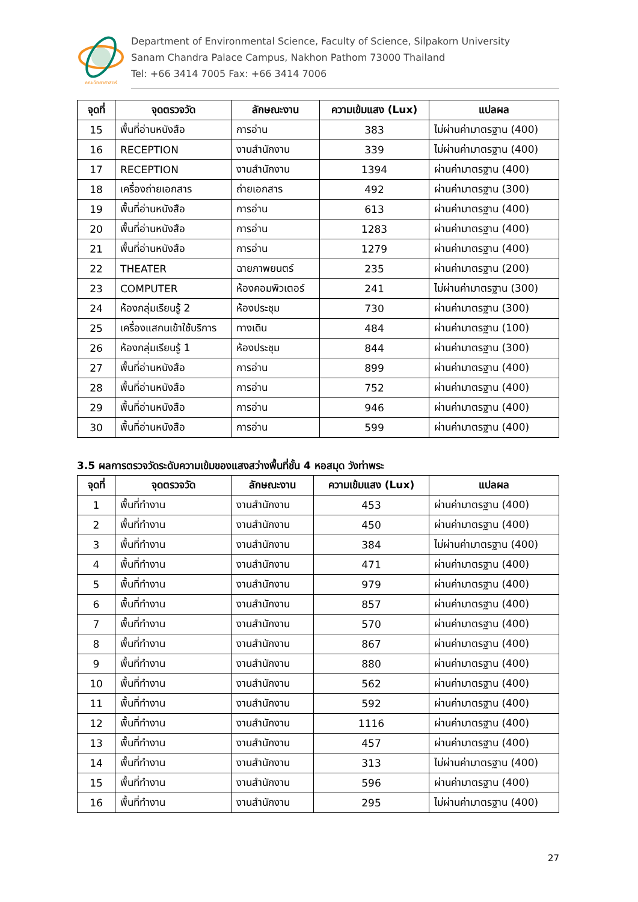คณะวิทยาศาสตร์
Department of Environmental Science, Faculty of Science, Silpakorn University
Sanam Chandra Palace Campus, Nakhon Pathom 73000 Thailand
Tel: +66 3414 7005 Fax: +66 3414 7006
| จุดที่ | จุดตรวจวัด | ลักษณะงาน | ความเข้มแสง (Lux) | แปลผล |
| --- | --- | --- | --- | --- |
| 15 | พื้นที่อ่านหนังสือ | การอ่าน | 383 | ไม่ผ่านค่ามาตรฐาน (400) |
| 16 | RECEPTION | งานสำนักงาน | 339 | ไม่ผ่านค่ามาตรฐาน (400) |
| 17 | RECEPTION | งานสำนักงาน | 1394 | ผ่านค่ามาตรฐาน (400) |
| 18 | เครื่องถ่ายเอกสาร | ถ่ายเอกสาร | 492 | ผ่านค่ามาตรฐาน (300) |
| 19 | พื้นที่อ่านหนังสือ | การอ่าน | 613 | ผ่านค่ามาตรฐาน (400) |
| 20 | พื้นที่อ่านหนังสือ | การอ่าน | 1283 | ผ่านค่ามาตรฐาน (400) |
| 21 | พื้นที่อ่านหนังสือ | การอ่าน | 1279 | ผ่านค่ามาตรฐาน (400) |
| 22 | THEATER | ฉายภาพยนตร์ | 235 | ผ่านค่ามาตรฐาน (200) |
| 23 | COMPUTER | ห้องคอมพิวเตอร์ | 241 | ไม่ผ่านค่ามาตรฐาน (300) |
| 24 | ห้องกลุ่มเรียนรู้ 2 | ห้องประชุม | 730 | ผ่านค่ามาตรฐาน (300) |
| 25 | เครื่องแสกนเข้าใช้บริการ | ทางเดิน | 484 | ผ่านค่ามาตรฐาน (100) |
| 26 | ห้องกลุ่มเรียนรู้ 1 | ห้องประชุม | 844 | ผ่านค่ามาตรฐาน (300) |
| 27 | พื้นที่อ่านหนังสือ | การอ่าน | 899 | ผ่านค่ามาตรฐาน (400) |
| 28 | พื้นที่อ่านหนังสือ | การอ่าน | 752 | ผ่านค่ามาตรฐาน (400) |
| 29 | พื้นที่อ่านหนังสือ | การอ่าน | 946 | ผ่านค่ามาตรฐาน (400) |
| 30 | พื้นที่อ่านหนังสือ | การอ่าน | 599 | ผ่านค่ามาตรฐาน (400) |
3.5 ผลการตรวจวัดระดับความเข้มของแสงสว่างพื้นที่ชั้น 4 หอสมุด วังท่าพระ
| จุดที่ | จุดตรวจวัด | ลักษณะงาน | ความเข้มแสง (Lux) | แปลผล |
| --- | --- | --- | --- | --- |
| 1 | พื้นที่ทำงาน | งานสำนักงาน | 453 | ผ่านค่ามาตรฐาน (400) |
| 2 | พื้นที่ทำงาน | งานสำนักงาน | 450 | ผ่านค่ามาตรฐาน (400) |
| 3 | พื้นที่ทำงาน | งานสำนักงาน | 384 | ไม่ผ่านค่ามาตรฐาน (400) |
| 4 | พื้นที่ทำงาน | งานสำนักงาน | 471 | ผ่านค่ามาตรฐาน (400) |
| 5 | พื้นที่ทำงาน | งานสำนักงาน | 979 | ผ่านค่ามาตรฐาน (400) |
| 6 | พื้นที่ทำงาน | งานสำนักงาน | 857 | ผ่านค่ามาตรฐาน (400) |
| 7 | พื้นที่ทำงาน | งานสำนักงาน | 570 | ผ่านค่ามาตรฐาน (400) |
| 8 | พื้นที่ทำงาน | งานสำนักงาน | 867 | ผ่านค่ามาตรฐาน (400) |
| 9 | พื้นที่ทำงาน | งานสำนักงาน | 880 | ผ่านค่ามาตรฐาน (400) |
| 10 | พื้นที่ทำงาน | งานสำนักงาน | 562 | ผ่านค่ามาตรฐาน (400) |
| 11 | พื้นที่ทำงาน | งานสำนักงาน | 592 | ผ่านค่ามาตรฐาน (400) |
| 12 | พื้นที่ทำงาน | งานสำนักงาน | 1116 | ผ่านค่ามาตรฐาน (400) |
| 13 | พื้นที่ทำงาน | งานสำนักงาน | 457 | ผ่านค่ามาตรฐาน (400) |
| 14 | พื้นที่ทำงาน | งานสำนักงาน | 313 | ไม่ผ่านค่ามาตรฐาน (400) |
| 15 | พื้นที่ทำงาน | งานสำนักงาน | 596 | ผ่านค่ามาตรฐาน (400) |
| 16 | พื้นที่ทำงาน | งานสำนักงาน | 295 | ไม่ผ่านค่ามาตรฐาน (400) |
27